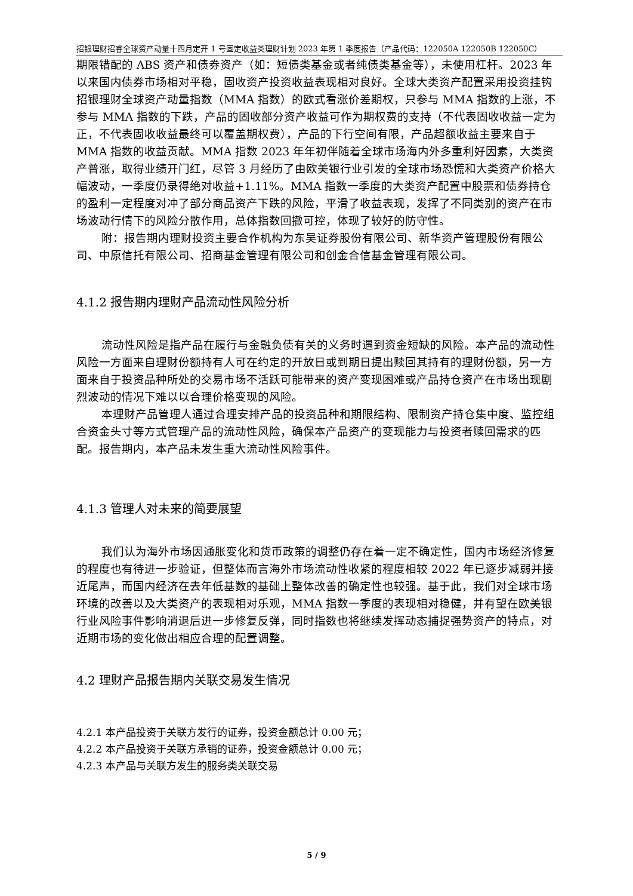招银理财招睿全球资产动量十四月定开 1 号固定收益类理财计划 2023 年第 1 季度报告（产品代码：122050A 122050B 122050C）
期限错配的 ABS 资产和债券资产（如：短债类基金或者纯债类基金等），未使用杠杆。2023 年以来国内债券市场相对平稳，固收资产投资收益表现相对良好。全球大类资产配置采用投资挂钩招银理财全球资产动量指数（MMA 指数）的欧式看涨价差期权，只参与 MMA 指数的上涨，不参与 MMA 指数的下跌，产品的固收部分资产收益可作为期权费的支持（不代表固收收益一定为正，不代表固收收益最终可以覆盖期权费），产品的下行空间有限，产品超额收益主要来自于 MMA 指数的收益贡献。MMA 指数 2023 年年初伴随着全球市场海内外多重利好因素，大类资产普涨，取得业绩开门红，尽管 3 月经历了由欧美银行业引发的全球市场恐慌和大类资产价格大幅波动，一季度仍录得绝对收益+1.11%。MMA 指数一季度的大类资产配置中股票和债券持仓的盈利一定程度对冲了部分商品资产下跌的风险，平滑了收益表现，发挥了不同类别的资产在市场波动行情下的风险分散作用，总体指数回撤可控，体现了较好的防守性。
附：报告期内理财投资主要合作机构为东吴证券股份有限公司、新华资产管理股份有限公司、中原信托有限公司、招商基金管理有限公司和创金合信基金管理有限公司。
4.1.2 报告期内理财产品流动性风险分析
流动性风险是指产品在履行与金融负债有关的义务时遇到资金短缺的风险。本产品的流动性风险一方面来自理财份额持有人可在约定的开放日或到期日提出赎回其持有的理财份额，另一方面来自于投资品种所处的交易市场不活跃可能带来的资产变现困难或产品持仓资产在市场出现剧烈波动的情况下难以以合理价格变现的风险。
本理财产品管理人通过合理安排产品的投资品种和期限结构、限制资产持仓集中度、监控组合资金头寸等方式管理产品的流动性风险，确保本产品资产的变现能力与投资者赎回需求的匹配。报告期内，本产品未发生重大流动性风险事件。
4.1.3 管理人对未来的简要展望
我们认为海外市场因通胀变化和货币政策的调整仍存在着一定不确定性，国内市场经济修复的程度也有待进一步验证，但整体而言海外市场流动性收紧的程度相较 2022 年已逐步减弱并接近尾声，而国内经济在去年低基数的基础上整体改善的确定性也较强。基于此，我们对全球市场环境的改善以及大类资产的表现相对乐观，MMA 指数一季度的表现相对稳健，并有望在欧美银行业风险事件影响消退后进一步修复反弹，同时指数也将继续发挥动态捕捉强势资产的特点，对近期市场的变化做出相应合理的配置调整。
4.2 理财产品报告期内关联交易发生情况
4.2.1 本产品投资于关联方发行的证券，投资金额总计 0.00 元；
4.2.2 本产品投资于关联方承销的证券，投资金额总计 0.00 元；
4.2.3 本产品与关联方发生的服务类关联交易
5 / 9